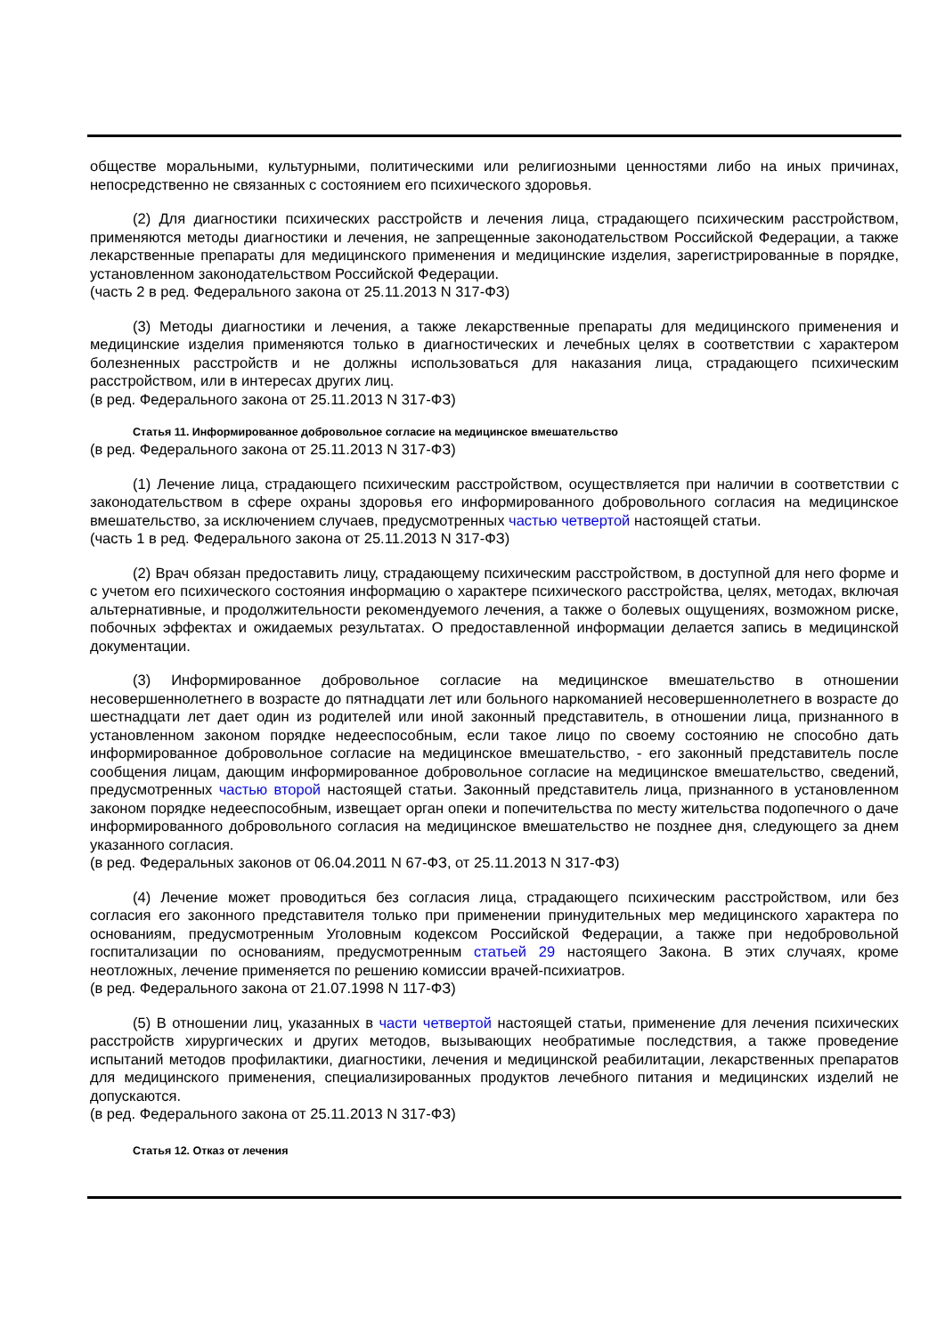обществе моральными, культурными, политическими или религиозными ценностями либо на иных причинах, непосредственно не связанных с состоянием его психического здоровья.
(2) Для диагностики психических расстройств и лечения лица, страдающего психическим расстройством, применяются методы диагностики и лечения, не запрещенные законодательством Российской Федерации, а также лекарственные препараты для медицинского применения и медицинские изделия, зарегистрированные в порядке, установленном законодательством Российской Федерации.
(часть 2 в ред. Федерального закона от 25.11.2013 N 317-ФЗ)
(3) Методы диагностики и лечения, а также лекарственные препараты для медицинского применения и медицинские изделия применяются только в диагностических и лечебных целях в соответствии с характером болезненных расстройств и не должны использоваться для наказания лица, страдающего психическим расстройством, или в интересах других лиц.
(в ред. Федерального закона от 25.11.2013 N 317-ФЗ)
Статья 11. Информированное добровольное согласие на медицинское вмешательство
(в ред. Федерального закона от 25.11.2013 N 317-ФЗ)
(1) Лечение лица, страдающего психическим расстройством, осуществляется при наличии в соответствии с законодательством в сфере охраны здоровья его информированного добровольного согласия на медицинское вмешательство, за исключением случаев, предусмотренных частью четвертой настоящей статьи.
(часть 1 в ред. Федерального закона от 25.11.2013 N 317-ФЗ)
(2) Врач обязан предоставить лицу, страдающему психическим расстройством, в доступной для него форме и с учетом его психического состояния информацию о характере психического расстройства, целях, методах, включая альтернативные, и продолжительности рекомендуемого лечения, а также о болевых ощущениях, возможном риске, побочных эффектах и ожидаемых результатах. О предоставленной информации делается запись в медицинской документации.
(3) Информированное добровольное согласие на медицинское вмешательство в отношении несовершеннолетнего в возрасте до пятнадцати лет или больного наркоманией несовершеннолетнего в возрасте до шестнадцати лет дает один из родителей или иной законный представитель, в отношении лица, признанного в установленном законом порядке недееспособным, если такое лицо по своему состоянию не способно дать информированное добровольное согласие на медицинское вмешательство, - его законный представитель после сообщения лицам, дающим информированное добровольное согласие на медицинское вмешательство, сведений, предусмотренных частью второй настоящей статьи. Законный представитель лица, признанного в установленном законом порядке недееспособным, извещает орган опеки и попечительства по месту жительства подопечного о даче информированного добровольного согласия на медицинское вмешательство не позднее дня, следующего за днем указанного согласия.
(в ред. Федеральных законов от 06.04.2011 N 67-ФЗ, от 25.11.2013 N 317-ФЗ)
(4) Лечение может проводиться без согласия лица, страдающего психическим расстройством, или без согласия его законного представителя только при применении принудительных мер медицинского характера по основаниям, предусмотренным Уголовным кодексом Российской Федерации, а также при недобровольной госпитализации по основаниям, предусмотренным статьей 29 настоящего Закона. В этих случаях, кроме неотложных, лечение применяется по решению комиссии врачей-психиатров.
(в ред. Федерального закона от 21.07.1998 N 117-ФЗ)
(5) В отношении лиц, указанных в части четвертой настоящей статьи, применение для лечения психических расстройств хирургических и других методов, вызывающих необратимые последствия, а также проведение испытаний методов профилактики, диагностики, лечения и медицинской реабилитации, лекарственных препаратов для медицинского применения, специализированных продуктов лечебного питания и медицинских изделий не допускаются.
(в ред. Федерального закона от 25.11.2013 N 317-ФЗ)
Статья 12. Отказ от лечения